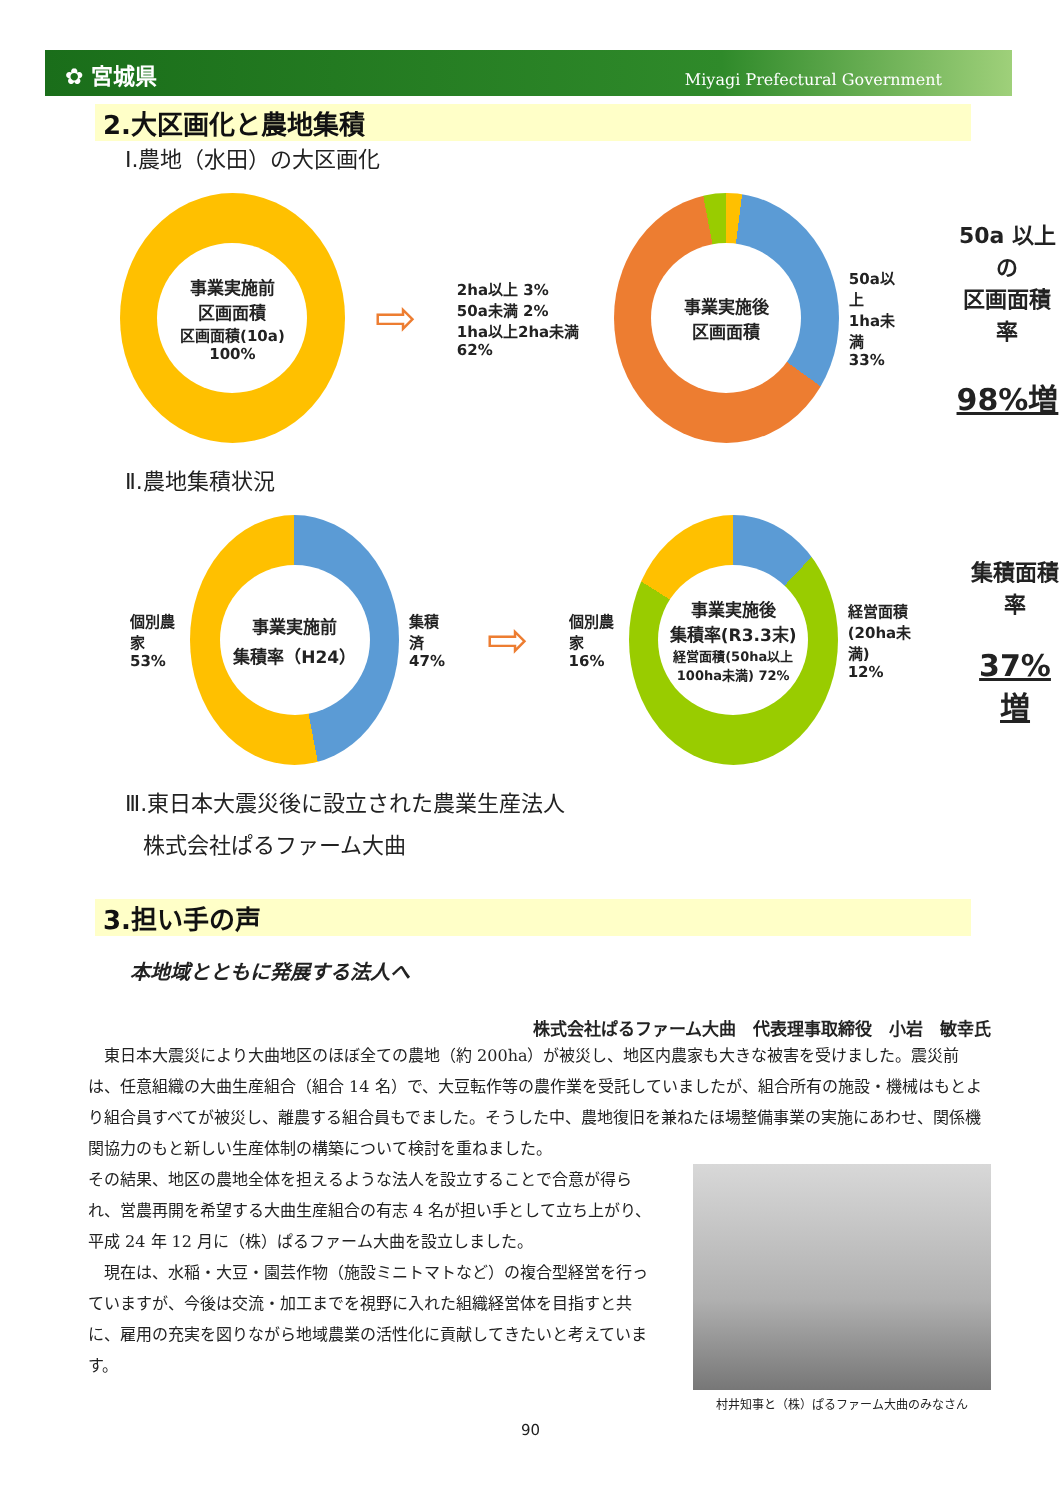✿ 宮城県 Miyagi Prefectural Government
2.大区画化と農地集積
Ⅰ.農地（水田）の大区画化
事業実施前
区画面積
区画面積(10a) 100%
⇨
2ha以上 3%
50a未満 2%
1ha以上2ha未満 62%
事業実施後
区画面積
50a以上
1ha未満
33%
50a 以上の
区画面積率
98%増
Ⅱ.農地集積状況
個別農家
53%
事業実施前
集積率（H24）
集積済
47%
⇨
個別農家
16%
事業実施後
集積率(R3.3末)
経営面積(50ha以上100ha未満) 72%
経営面積
(20ha未満)
12%
集積面積率
37%増
Ⅲ.東日本大震災後に設立された農業生産法人
株式会社ぱるファーム大曲
3.担い手の声
本地域とともに発展する法人へ
株式会社ぱるファーム大曲　代表理事取締役　小岩　敏幸氏
　東日本大震災により大曲地区のほぼ全ての農地（約 200ha）が被災し、地区内農家も大きな被害を受けました。震災前は、任意組織の大曲生産組合（組合 14 名）で、大豆転作等の農作業を受託していましたが、組合所有の施設・機械はもとより組合員すべてが被災し、離農する組合員もでました。そうした中、農地復旧を兼ねたほ場整備事業の実施にあわせ、関係機関協力のもと新しい生産体制の構築について検討を重ねました。
村井知事と（株）ぱるファーム大曲のみなさん
その結果、地区の農地全体を担えるような法人を設立することで合意が得られ、営農再開を希望する大曲生産組合の有志 4 名が担い手として立ち上がり、平成 24 年 12 月に（株）ぱるファーム大曲を設立しました。
　現在は、水稲・大豆・園芸作物（施設ミニトマトなど）の複合型経営を行っていますが、今後は交流・加工までを視野に入れた組織経営体を目指すと共に、雇用の充実を図りながら地域農業の活性化に貢献してきたいと考えています。
90